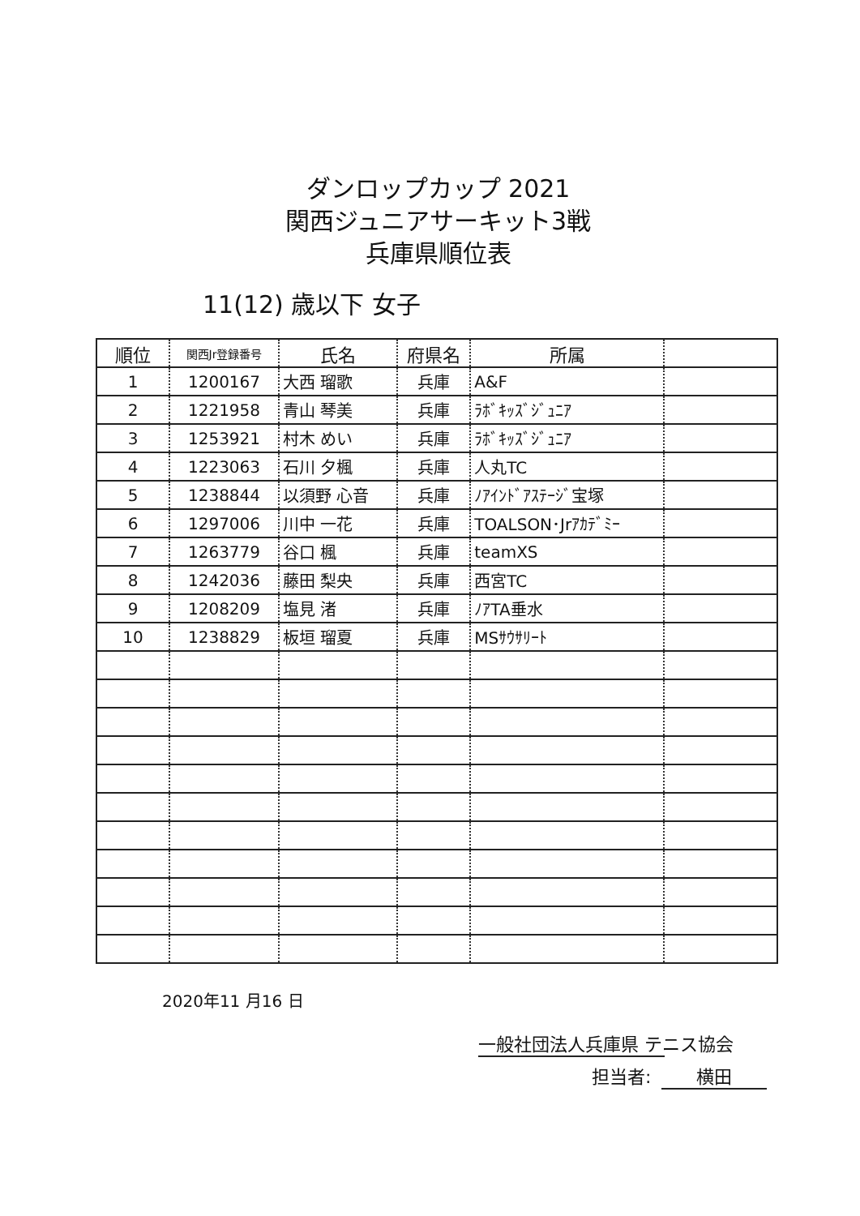ダンロップカップ 2021
関西ジュニアサーキット3戦
兵庫県順位表
11(12) 歳以下 女子
| 順位 | 関西Jr登録番号 | 氏名 | 府県名 | 所属 | |
| --- | --- | --- | --- | --- | --- |
| 1 | 1200167 | 大西 瑠歌 | 兵庫 | A&F | |
| 2 | 1221958 | 青山 琴美 | 兵庫 | ﾗﾎﾞｷｯｽﾞｼﾞｭﾆｱ | |
| 3 | 1253921 | 村木 めい | 兵庫 | ﾗﾎﾞｷｯｽﾞｼﾞｭﾆｱ | |
| 4 | 1223063 | 石川 夕楓 | 兵庫 | 人丸TC | |
| 5 | 1238844 | 以須野 心音 | 兵庫 | ﾉｱｲﾝﾄﾞｱｽﾃｰｼﾞ宝塚 | |
| 6 | 1297006 | 川中 一花 | 兵庫 | TOALSON･Jrｱｶﾃﾞﾐｰ | |
| 7 | 1263779 | 谷口 楓 | 兵庫 | teamXS | |
| 8 | 1242036 | 藤田 梨央 | 兵庫 | 西宮TC | |
| 9 | 1208209 | 塩見 渚 | 兵庫 | ﾉｱTA垂水 | |
| 10 | 1238829 | 板垣 瑠夏 | 兵庫 | MSｻｳｻﾘｰﾄ | |
2020年11 月16 日
一般社団法人兵庫県 テニス協会
担当者: 横田